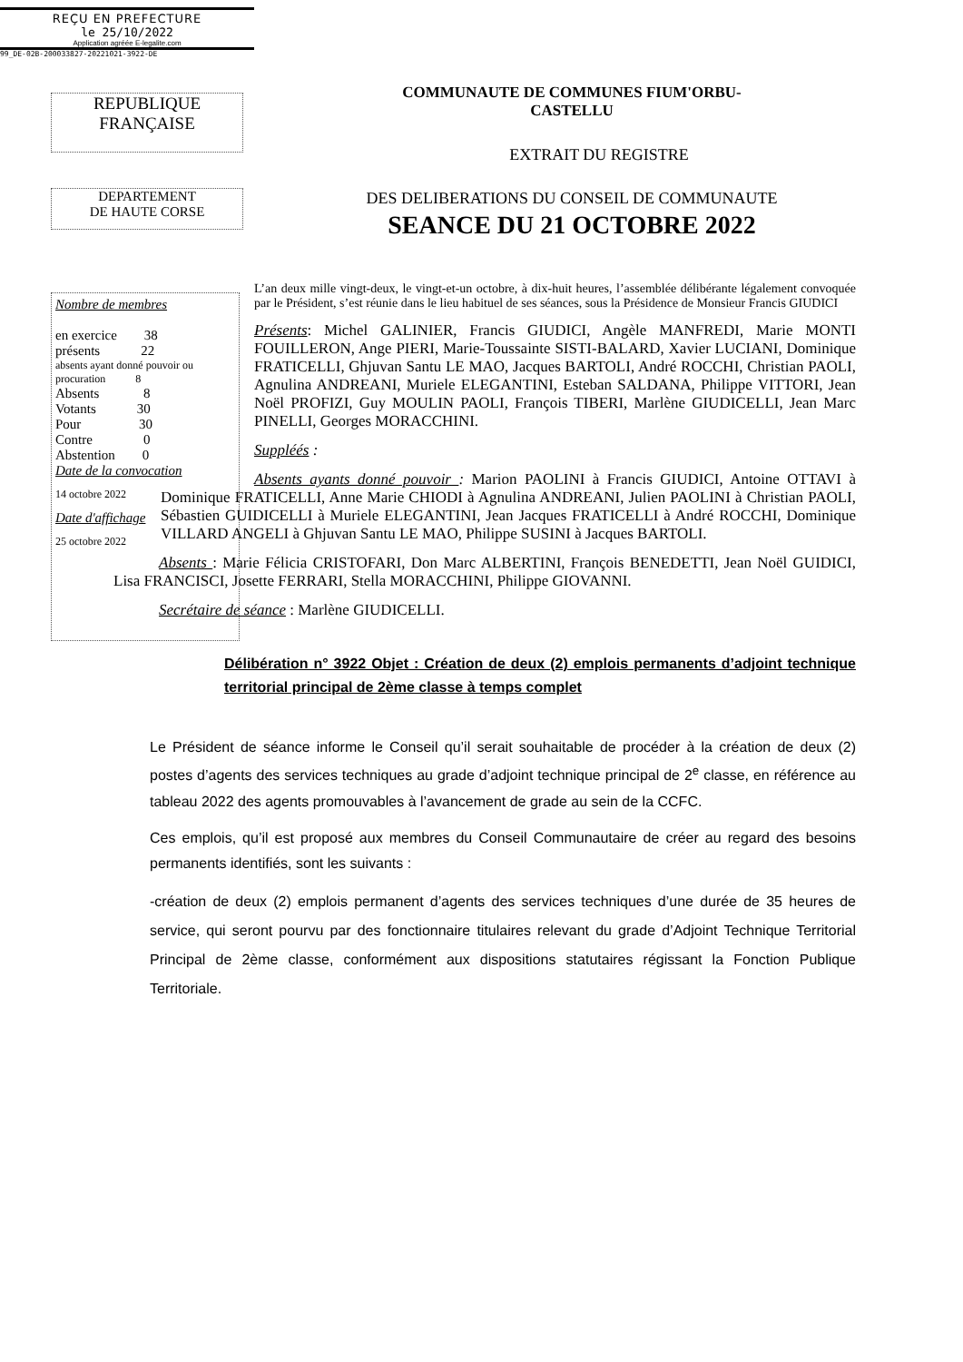REÇU EN PREFECTURE
le 25/10/2022
Application agréée E-legalite.com
99_DE-02B-200033827-20221021-3922-DE
REPUBLIQUE
FRANÇAISE
DEPARTEMENT
DE HAUTE CORSE
COMMUNAUTE DE COMMUNES FIUM'ORBU-
CASTELLU
EXTRAIT DU REGISTRE
DES DELIBERATIONS DU CONSEIL DE COMMUNAUTE
SEANCE DU 21 OCTOBRE 2022
Nombre de membres
en exercice 38
présents 22
absents ayant donné pouvoir ou procuration 8
Absents 8
Votants 30
Pour 30
Contre 0
Abstention 0
Date de la convocation
14 octobre 2022
Date d'affichage
25 octobre 2022
L’an deux mille vingt-deux, le vingt-et-un octobre, à dix-huit heures, l’assemblée délibérante légalement convoquée par le Président, s’est réunie dans le lieu habituel de ses séances, sous la Présidence de Monsieur Francis GIUDICI
Présents: Michel GALINIER, Francis GIUDICI, Angèle MANFREDI, Marie MONTI FOUILLERON, Ange PIERI, Marie-Toussainte SISTI-BALARD, Xavier LUCIANI, Dominique FRATICELLI, Ghjuvan Santu LE MAO, Jacques BARTOLI, André ROCCHI, Christian PAOLI, Agnulina ANDREANI, Muriele ELEGANTINI, Esteban SALDANA, Philippe VITTORI, Jean Noël PROFIZI, Guy MOULIN PAOLI, François TIBERI, Marlène GIUDICELLI, Jean Marc PINELLI, Georges MORACCHINI.
Suppléés :
Absents ayants donné pouvoir : Marion PAOLINI à Francis GIUDICI, Antoine OTTAVI à Dominique FRATICELLI, Anne Marie CHIODI à Agnulina ANDREANI, Julien PAOLINI à Christian PAOLI, Sébastien GUIDICELLI à Muriele ELEGANTINI, Jean Jacques FRATICELLI à André ROCCHI, Dominique VILLARD ANGELI à Ghjuvan Santu LE MAO, Philippe SUSINI à Jacques BARTOLI.
Absents : Marie Félicia CRISTOFARI, Don Marc ALBERTINI, François BENEDETTI, Jean Noël GUIDICI, Lisa FRANCISCI, Josette FERRARI, Stella MORACCHINI, Philippe GIOVANNI.
Secrétaire de séance : Marlène GIUDICELLI.
Délibération n° 3922 Objet : Création de deux (2) emplois permanents d’adjoint technique territorial principal de 2ème classe à temps complet
Le Président de séance informe le Conseil qu’il serait souhaitable de procéder à la création de deux (2) postes d’agents des services techniques au grade d’adjoint technique principal de 2<sup>e</sup> classe, en référence au tableau 2022 des agents promouvables à l’avancement de grade au sein de la CCFC.
Ces emplois, qu’il est proposé aux membres du Conseil Communautaire de créer au regard des besoins permanents identifiés, sont les suivants :
-création de deux (2) emplois permanent d’agents des services techniques d’une durée de 35 heures de service, qui seront pourvu par des fonctionnaire titulaires relevant du grade d’Adjoint Technique Territorial Principal de 2ème classe, conformément aux dispositions statutaires régissant la Fonction Publique Territoriale.